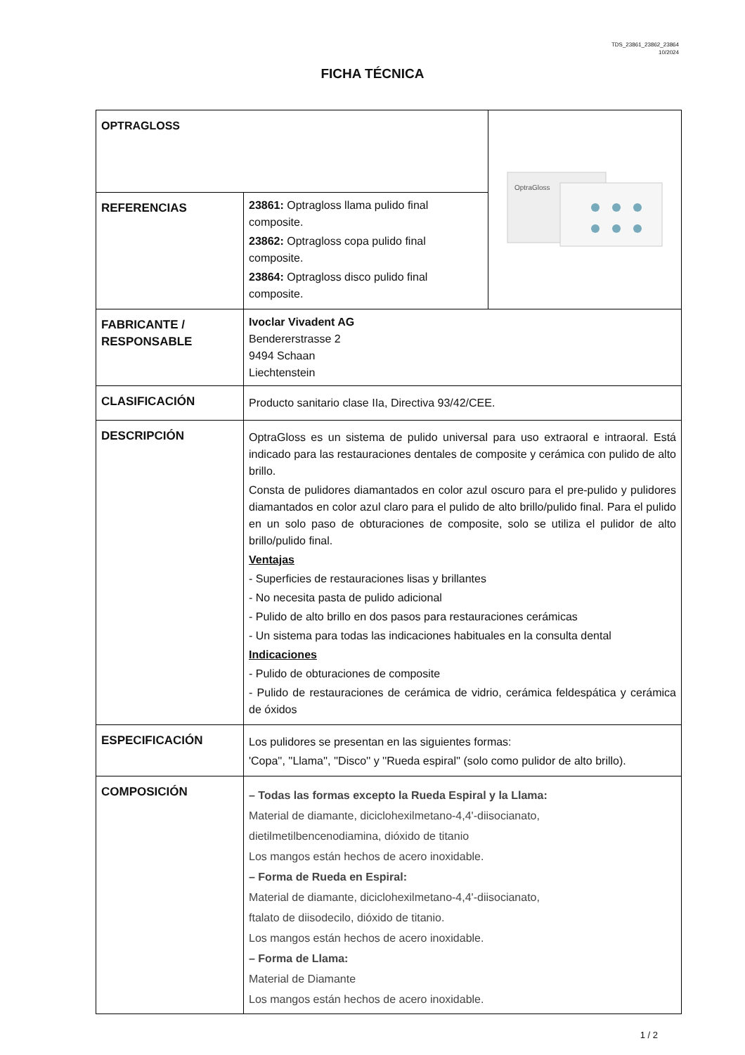TDS_23861_23862_23864
10/2024
FICHA TÉCNICA
| OPTRAGLOSS | | OptraGloss |
| REFERENCIAS | 23861: Optragloss llama pulido final composite. 23862: Optragloss copa pulido final composite. 23864: Optragloss disco pulido final composite. | |
| FABRICANTE / RESPONSABLE | Ivoclar Vivadent AG Bendererstrasse 2 9494 Schaan Liechtenstein | |
| CLASIFICACIÓN | Producto sanitario clase IIa, Directiva 93/42/CEE. | |
| DESCRIPCIÓN | OptraGloss es un sistema de pulido universal para uso extraoral e intraoral. Está indicado para las restauraciones dentales de composite y cerámica con pulido de alto brillo. Consta de pulidores diamantados en color azul oscuro para el pre-pulido y pulidores diamantados en color azul claro para el pulido de alto brillo/pulido final. Para el pulido en un solo paso de obturaciones de composite, solo se utiliza el pulidor de alto brillo/pulido final. Ventajas - Superficies de restauraciones lisas y brillantes - No necesita pasta de pulido adicional - Pulido de alto brillo en dos pasos para restauraciones cerámicas - Un sistema para todas las indicaciones habituales en la consulta dental Indicaciones - Pulido de obturaciones de composite - Pulido de restauraciones de cerámica de vidrio, cerámica feldespática y cerámica de óxidos | |
| ESPECIFICACIÓN | Los pulidores se presentan en las siguientes formas: 'Copa'', ''Llama'', ''Disco'' y ''Rueda espiral'' (solo como pulidor de alto brillo). | |
| COMPOSICIÓN | – Todas las formas excepto la Rueda Espiral y la Llama: Material de diamante, diciclohexilmetano-4,4'-diisocianato, dietilmetilbencenodiamina, dióxido de titanio Los mangos están hechos de acero inoxidable. – Forma de Rueda en Espiral: Material de diamante, diciclohexilmetano-4,4'-diisocianato, ftalato de diisodecilo, dióxido de titanio. Los mangos están hechos de acero inoxidable. – Forma de Llama: Material de Diamante Los mangos están hechos de acero inoxidable. | |
1 / 2